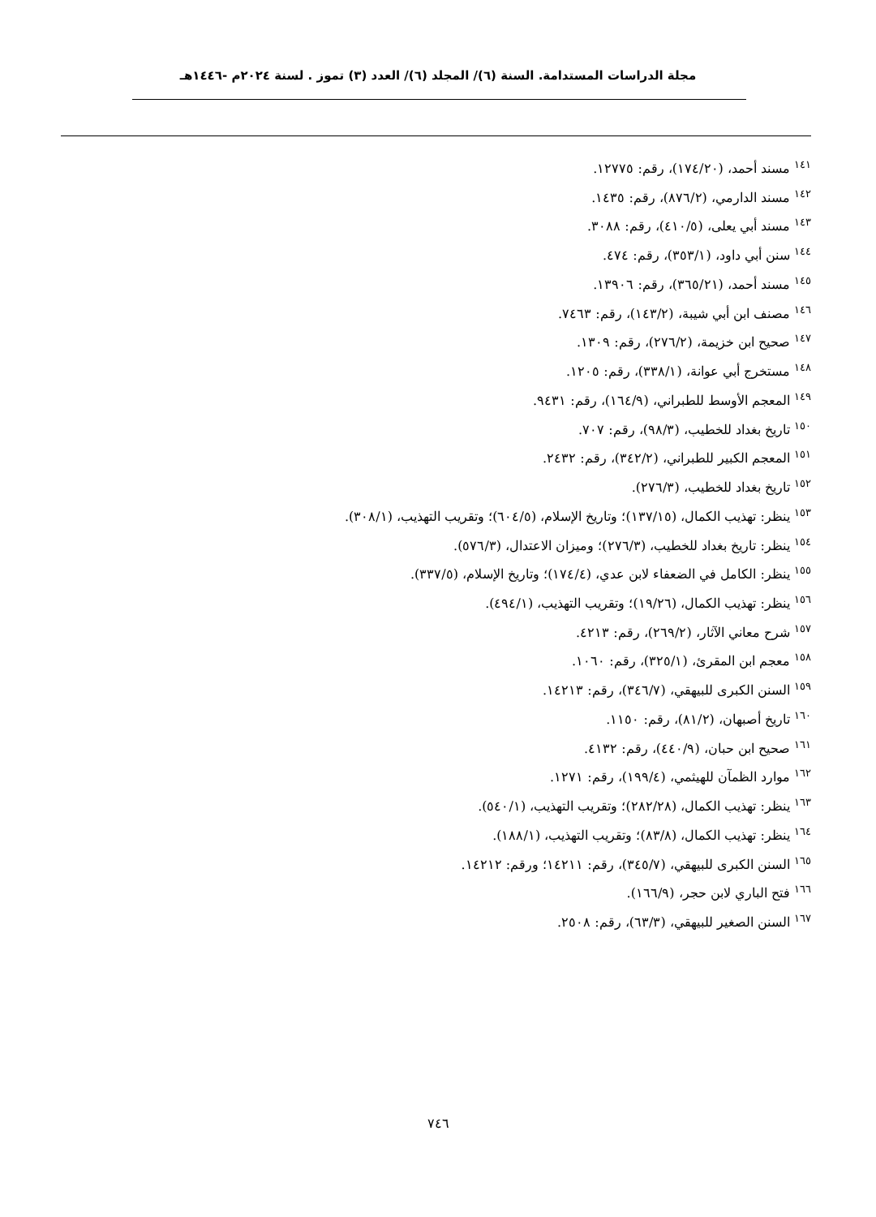مجلة الدراسات المستدامة. السنة (٦)/ المجلد (٦)/ العدد (٣) تموز . لسنة ٢٠٢٤م -١٤٤٦هـ
<sup>١٤١</sup> مسند أحمد، (١٧٤/٢٠)، رقم: ١٢٧٧٥.
<sup>١٤٢</sup> مسند الدارمي، (٨٧٦/٢)، رقم: ١٤٣٥.
<sup>١٤٣</sup> مسند أبي يعلى، (٤١٠/٥)، رقم: ٣٠٨٨.
<sup>١٤٤</sup> سنن أبي داود، (٣٥٣/١)، رقم: ٤٧٤.
<sup>١٤٥</sup> مسند أحمد، (٣٦٥/٢١)، رقم: ١٣٩٠٦.
<sup>١٤٦</sup> مصنف ابن أبي شيبة، (١٤٣/٢)، رقم: ٧٤٦٣.
<sup>١٤٧</sup> صحيح ابن خزيمة، (٢٧٦/٢)، رقم: ١٣٠٩.
<sup>١٤٨</sup> مستخرج أبي عوانة، (٣٣٨/١)، رقم: ١٢٠٥.
<sup>١٤٩</sup> المعجم الأوسط للطبراني، (١٦٤/٩)، رقم: ٩٤٣١.
<sup>١٥٠</sup> تاريخ بغداد للخطيب، (٩٨/٣)، رقم: ٧٠٧.
<sup>١٥١</sup> المعجم الكبير للطبراني، (٣٤٢/٢)، رقم: ٢٤٣٢.
<sup>١٥٢</sup> تاريخ بغداد للخطيب، (٢٧٦/٣).
<sup>١٥٣</sup> ينظر: تهذيب الكمال، (١٣٧/١٥)؛ وتاريخ الإسلام، (٦٠٤/٥)؛ وتقريب التهذيب، (٣٠٨/١).
<sup>١٥٤</sup> ينظر: تاريخ بغداد للخطيب، (٢٧٦/٣)؛ وميزان الاعتدال، (٥٧٦/٣).
<sup>١٥٥</sup> ينظر: الكامل في الضعفاء لابن عدي، (١٧٤/٤)؛ وتاريخ الإسلام، (٣٣٧/٥).
<sup>١٥٦</sup> ينظر: تهذيب الكمال، (١٩/٢٦)؛ وتقريب التهذيب، (٤٩٤/١).
<sup>١٥٧</sup> شرح معاني الآثار، (٢٦٩/٢)، رقم: ٤٢١٣.
<sup>١٥٨</sup> معجم ابن المقرئ، (٣٢٥/١)، رقم: ١٠٦٠.
<sup>١٥٩</sup> السنن الكبرى للبيهقي، (٣٤٦/٧)، رقم: ١٤٢١٣.
<sup>١٦٠</sup> تاريخ أصبهان، (٨١/٢)، رقم: ١١٥٠.
<sup>١٦١</sup> صحيح ابن حبان، (٤٤٠/٩)، رقم: ٤١٣٢.
<sup>١٦٢</sup> موارد الظمآن للهيثمي، (١٩٩/٤)، رقم: ١٢٧١.
<sup>١٦٣</sup> ينظر: تهذيب الكمال، (٢٨٢/٢٨)؛ وتقريب التهذيب، (٥٤٠/١).
<sup>١٦٤</sup> ينظر: تهذيب الكمال، (٨٣/٨)؛ وتقريب التهذيب، (١٨٨/١).
<sup>١٦٥</sup> السنن الكبرى للبيهقي، (٣٤٥/٧)، رقم: ١٤٢١١؛ ورقم: ١٤٢١٢.
<sup>١٦٦</sup> فتح الباري لابن حجر، (١٦٦/٩).
<sup>١٦٧</sup> السنن الصغير للبيهقي، (٦٣/٣)، رقم: ٢٥٠٨.
٧٤٦